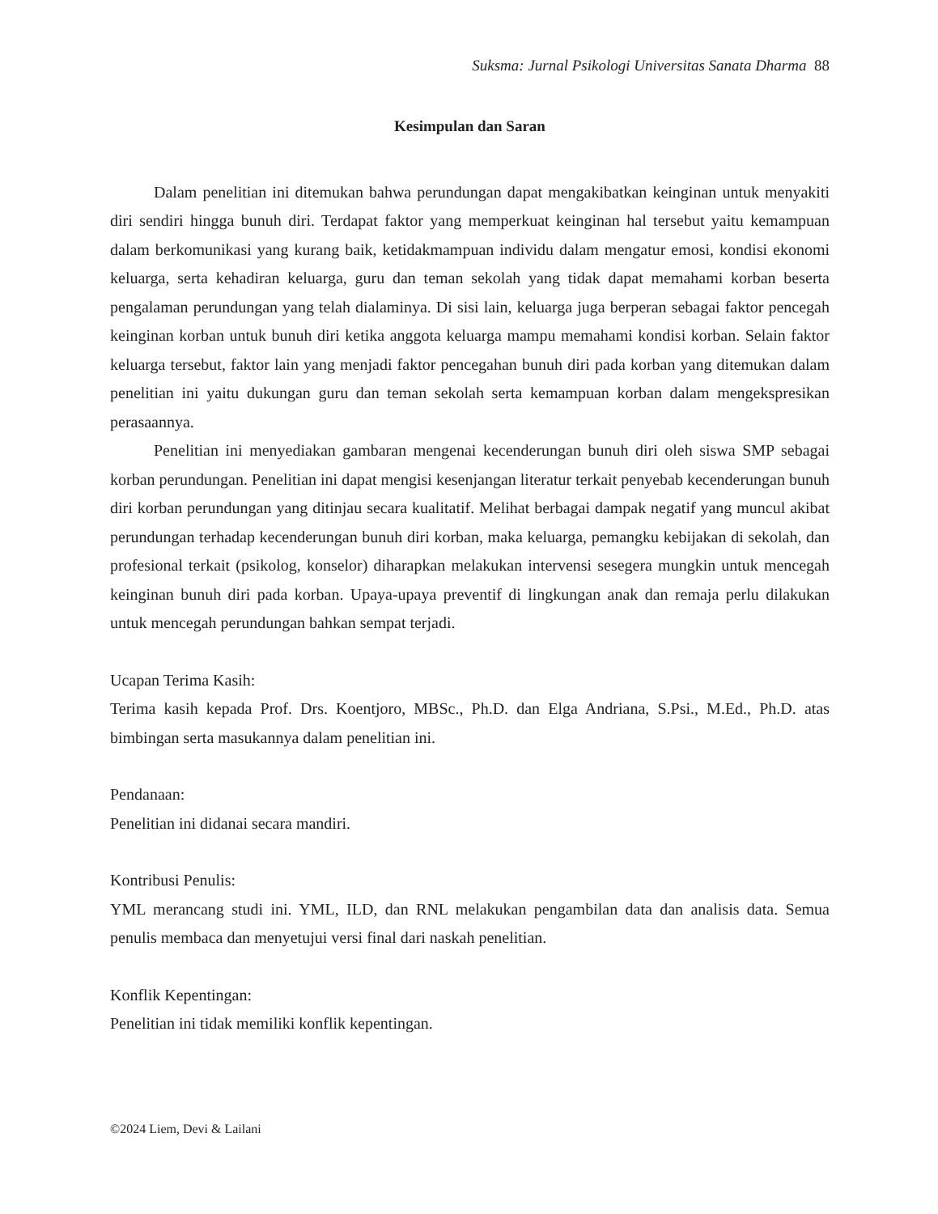Suksma: Jurnal Psikologi Universitas Sanata Dharma 88
Kesimpulan dan Saran
Dalam penelitian ini ditemukan bahwa perundungan dapat mengakibatkan keinginan untuk menyakiti diri sendiri hingga bunuh diri. Terdapat faktor yang memperkuat keinginan hal tersebut yaitu kemampuan dalam berkomunikasi yang kurang baik, ketidakmampuan individu dalam mengatur emosi, kondisi ekonomi keluarga, serta kehadiran keluarga, guru dan teman sekolah yang tidak dapat memahami korban beserta pengalaman perundungan yang telah dialaminya. Di sisi lain, keluarga juga berperan sebagai faktor pencegah keinginan korban untuk bunuh diri ketika anggota keluarga mampu memahami kondisi korban. Selain faktor keluarga tersebut, faktor lain yang menjadi faktor pencegahan bunuh diri pada korban yang ditemukan dalam penelitian ini yaitu dukungan guru dan teman sekolah serta kemampuan korban dalam mengekspresikan perasaannya.
Penelitian ini menyediakan gambaran mengenai kecenderungan bunuh diri oleh siswa SMP sebagai korban perundungan. Penelitian ini dapat mengisi kesenjangan literatur terkait penyebab kecenderungan bunuh diri korban perundungan yang ditinjau secara kualitatif. Melihat berbagai dampak negatif yang muncul akibat perundungan terhadap kecenderungan bunuh diri korban, maka keluarga, pemangku kebijakan di sekolah, dan profesional terkait (psikolog, konselor) diharapkan melakukan intervensi sesegera mungkin untuk mencegah keinginan bunuh diri pada korban. Upaya-upaya preventif di lingkungan anak dan remaja perlu dilakukan untuk mencegah perundungan bahkan sempat terjadi.
Ucapan Terima Kasih:
Terima kasih kepada Prof. Drs. Koentjoro, MBSc., Ph.D. dan Elga Andriana, S.Psi., M.Ed., Ph.D. atas bimbingan serta masukannya dalam penelitian ini.
Pendanaan:
Penelitian ini didanai secara mandiri.
Kontribusi Penulis:
YML merancang studi ini. YML, ILD, dan RNL melakukan pengambilan data dan analisis data. Semua penulis membaca dan menyetujui versi final dari naskah penelitian.
Konflik Kepentingan:
Penelitian ini tidak memiliki konflik kepentingan.
©2024 Liem, Devi & Lailani